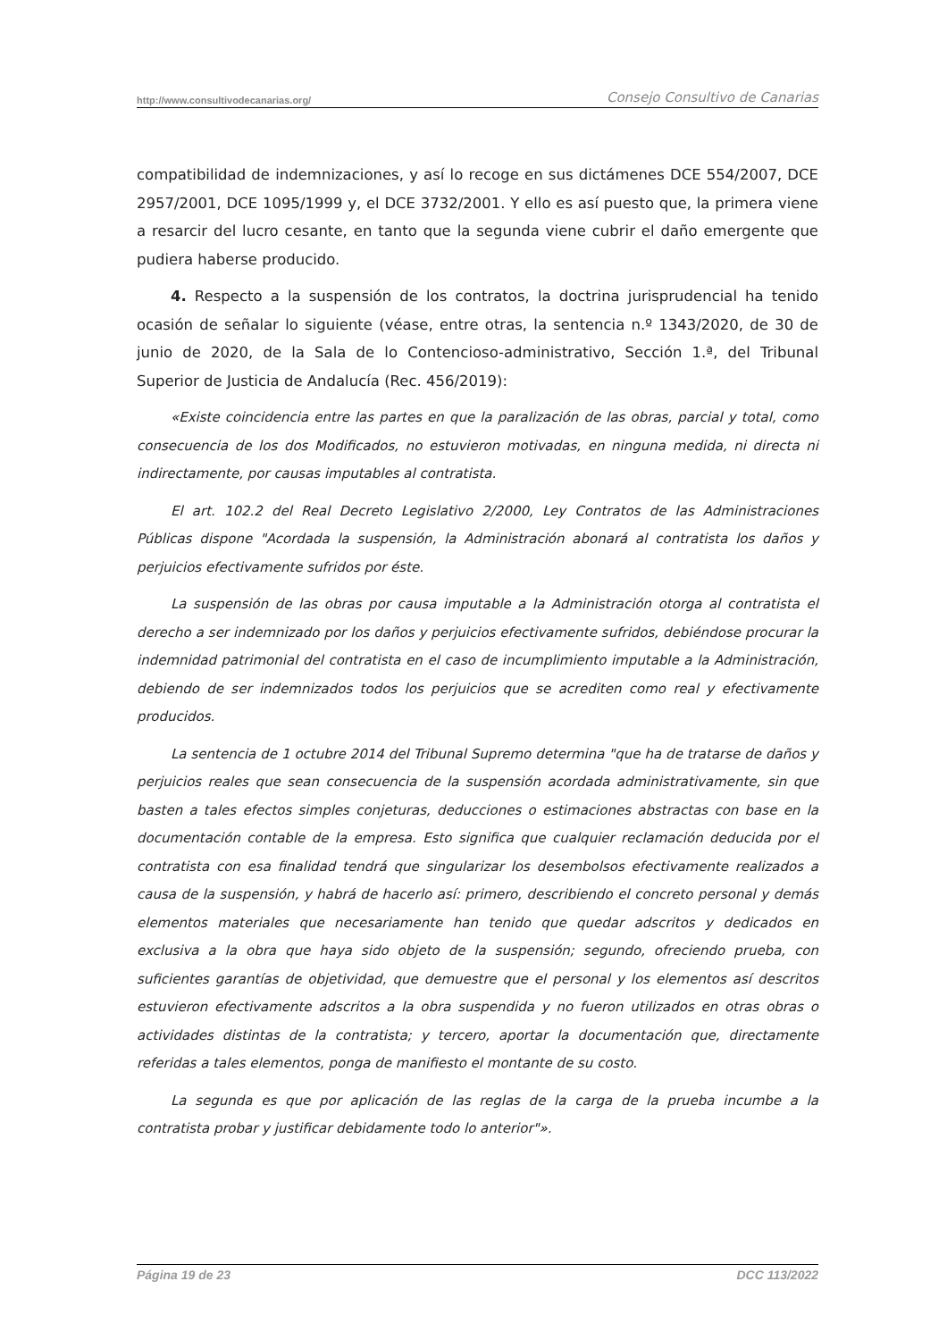http://www.consultivodecanarias.org/ Consejo Consultivo de Canarias
compatibilidad de indemnizaciones, y así lo recoge en sus dictámenes DCE 554/2007, DCE 2957/2001, DCE 1095/1999 y, el DCE 3732/2001. Y ello es así puesto que, la primera viene a resarcir del lucro cesante, en tanto que la segunda viene cubrir el daño emergente que pudiera haberse producido.
4. Respecto a la suspensión de los contratos, la doctrina jurisprudencial ha tenido ocasión de señalar lo siguiente (véase, entre otras, la sentencia n.º 1343/2020, de 30 de junio de 2020, de la Sala de lo Contencioso-administrativo, Sección 1.ª, del Tribunal Superior de Justicia de Andalucía (Rec. 456/2019):
«Existe coincidencia entre las partes en que la paralización de las obras, parcial y total, como consecuencia de los dos Modificados, no estuvieron motivadas, en ninguna medida, ni directa ni indirectamente, por causas imputables al contratista.
El art. 102.2 del Real Decreto Legislativo 2/2000, Ley Contratos de las Administraciones Públicas dispone "Acordada la suspensión, la Administración abonará al contratista los daños y perjuicios efectivamente sufridos por éste.
La suspensión de las obras por causa imputable a la Administración otorga al contratista el derecho a ser indemnizado por los daños y perjuicios efectivamente sufridos, debiéndose procurar la indemnidad patrimonial del contratista en el caso de incumplimiento imputable a la Administración, debiendo de ser indemnizados todos los perjuicios que se acrediten como real y efectivamente producidos.
La sentencia de 1 octubre 2014 del Tribunal Supremo determina "que ha de tratarse de daños y perjuicios reales que sean consecuencia de la suspensión acordada administrativamente, sin que basten a tales efectos simples conjeturas, deducciones o estimaciones abstractas con base en la documentación contable de la empresa. Esto significa que cualquier reclamación deducida por el contratista con esa finalidad tendrá que singularizar los desembolsos efectivamente realizados a causa de la suspensión, y habrá de hacerlo así: primero, describiendo el concreto personal y demás elementos materiales que necesariamente han tenido que quedar adscritos y dedicados en exclusiva a la obra que haya sido objeto de la suspensión; segundo, ofreciendo prueba, con suficientes garantías de objetividad, que demuestre que el personal y los elementos así descritos estuvieron efectivamente adscritos a la obra suspendida y no fueron utilizados en otras obras o actividades distintas de la contratista; y tercero, aportar la documentación que, directamente referidas a tales elementos, ponga de manifiesto el montante de su costo.
La segunda es que por aplicación de las reglas de la carga de la prueba incumbe a la contratista probar y justificar debidamente todo lo anterior"».
Página 19 de 23 DCC 113/2022